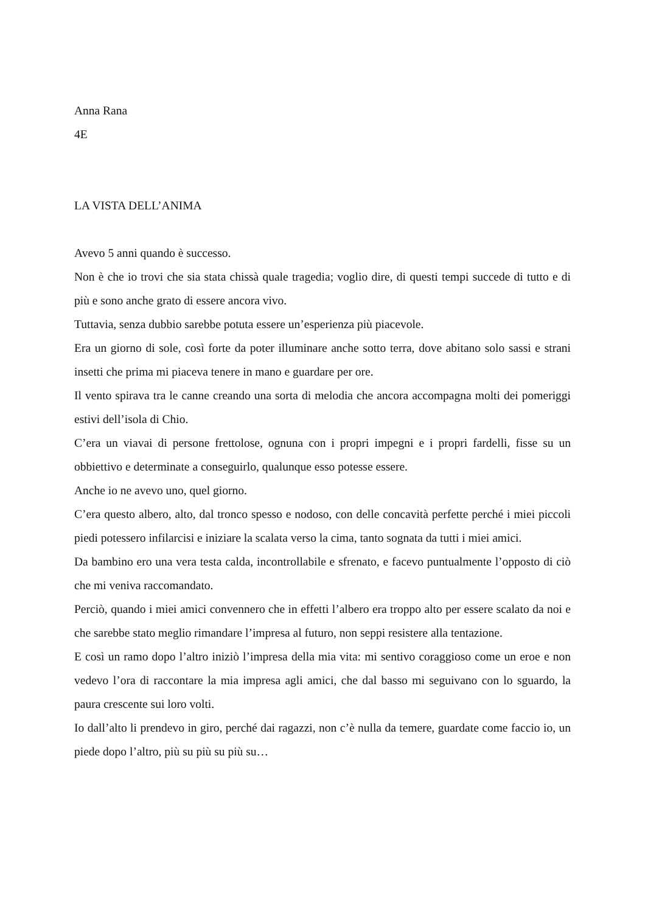Anna Rana
4E
LA VISTA DELL’ANIMA
Avevo 5 anni quando è successo.
Non è che io trovi che sia stata chissà quale tragedia; voglio dire, di questi tempi succede di tutto e di più e sono anche grato di essere ancora vivo.
Tuttavia, senza dubbio sarebbe potuta essere un’esperienza più piacevole.
Era un giorno di sole, così forte da poter illuminare anche sotto terra, dove abitano solo sassi e strani insetti che prima mi piaceva tenere in mano e guardare per ore.
Il vento spirava tra le canne creando una sorta di melodia che ancora accompagna molti dei pomeriggi estivi dell’isola di Chio.
C’era un viavai di persone frettolose, ognuna con i propri impegni e i propri fardelli, fisse su un obbiettivo e determinate a conseguirlo, qualunque esso potesse essere.
Anche io ne avevo uno, quel giorno.
C’era questo albero, alto, dal tronco spesso e nodoso, con delle concavità perfette perché i miei piccoli piedi potessero infilarcisi e iniziare la scalata verso la cima, tanto sognata da tutti i miei amici.
Da bambino ero una vera testa calda, incontrollabile e sfrenato, e facevo puntualmente l’opposto di ciò che mi veniva raccomandato.
Perciò, quando i miei amici convennero che in effetti l’albero era troppo alto per essere scalato da noi e che sarebbe stato meglio rimandare l’impresa al futuro, non seppi resistere alla tentazione.
E così un ramo dopo l’altro iniziò l’impresa della mia vita: mi sentivo coraggioso come un eroe e non vedevo l’ora di raccontare la mia impresa agli amici, che dal basso mi seguivano con lo sguardo, la paura crescente sui loro volti.
Io dall’alto li prendevo in giro, perché dai ragazzi, non c’è nulla da temere, guardate come faccio io, un piede dopo l’altro, più su più su più su…